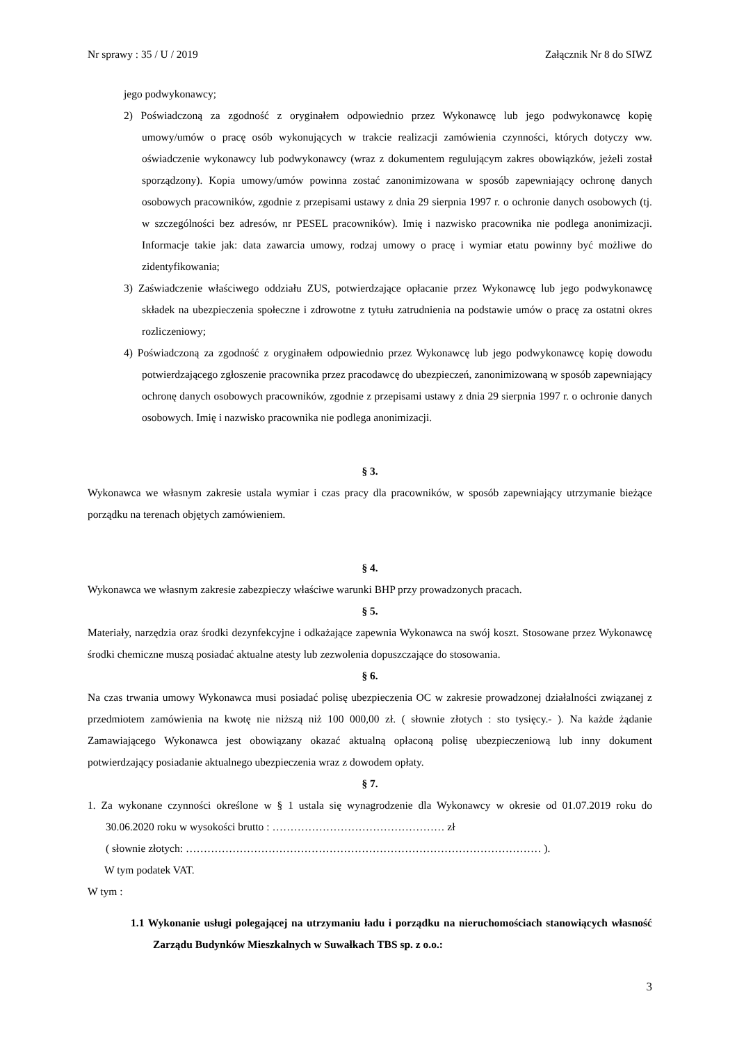Nr sprawy : 35 / U / 2019 Załącznik Nr 8 do SIWZ
jego podwykonawcy;
2) Poświadczoną za zgodność z oryginałem odpowiednio przez Wykonawcę lub jego podwykonawcę kopię umowy/umów o pracę osób wykonujących w trakcie realizacji zamówienia czynności, których dotyczy ww. oświadczenie wykonawcy lub podwykonawcy (wraz z dokumentem regulującym zakres obowiązków, jeżeli został sporządzony). Kopia umowy/umów powinna zostać zanonimizowana w sposób zapewniający ochronę danych osobowych pracowników, zgodnie z przepisami ustawy z dnia 29 sierpnia 1997 r. o ochronie danych osobowych (tj. w szczególności bez adresów, nr PESEL pracowników). Imię i nazwisko pracownika nie podlega anonimizacji. Informacje takie jak: data zawarcia umowy, rodzaj umowy o pracę i wymiar etatu powinny być możliwe do zidentyfikowania;
3) Zaświadczenie właściwego oddziału ZUS, potwierdzające opłacanie przez Wykonawcę lub jego podwykonawcę składek na ubezpieczenia społeczne i zdrowotne z tytułu zatrudnienia na podstawie umów o pracę za ostatni okres rozliczeniowy;
4) Poświadczoną za zgodność z oryginałem odpowiednio przez Wykonawcę lub jego podwykonawcę kopię dowodu potwierdzającego zgłoszenie pracownika przez pracodawcę do ubezpieczeń, zanonimizowaną w sposób zapewniający ochronę danych osobowych pracowników, zgodnie z przepisami ustawy z dnia 29 sierpnia 1997 r. o ochronie danych osobowych. Imię i nazwisko pracownika nie podlega anonimizacji.
§ 3.
Wykonawca we własnym zakresie ustala wymiar i czas pracy dla pracowników, w sposób zapewniający utrzymanie bieżące porządku na terenach objętych zamówieniem.
§ 4.
Wykonawca we własnym zakresie zabezpieczy właściwe warunki BHP przy prowadzonych pracach.
§ 5.
Materiały, narzędzia oraz środki dezynfekcyjne i odkażające zapewnia Wykonawca na swój koszt. Stosowane przez Wykonawcę środki chemiczne muszą posiadać aktualne atesty lub zezwolenia dopuszczające do stosowania.
§ 6.
Na czas trwania umowy Wykonawca musi posiadać polisę ubezpieczenia OC w zakresie prowadzonej działalności związanej z przedmiotem zamówienia na kwotę nie niższą niż 100 000,00 zł. ( słownie złotych : sto tysięcy.- ). Na każde żądanie Zamawiającego Wykonawca jest obowiązany okazać aktualną opłaconą polisę ubezpieczeniową lub inny dokument potwierdzający posiadanie aktualnego ubezpieczenia wraz z dowodem opłaty.
§ 7.
1. Za wykonane czynności określone w § 1 ustala się wynagrodzenie dla Wykonawcy w okresie od 01.07.2019 roku do 30.06.2020 roku w wysokości brutto : ………………………………………… zł
( słownie złotych: ……………………………………………………………………………………… ).
W tym podatek VAT.
W tym :
1.1 Wykonanie usługi polegającej na utrzymaniu ładu i porządku na nieruchomościach stanowiących własność Zarządu Budynków Mieszkalnych w Suwałkach TBS sp. z o.o.:
3